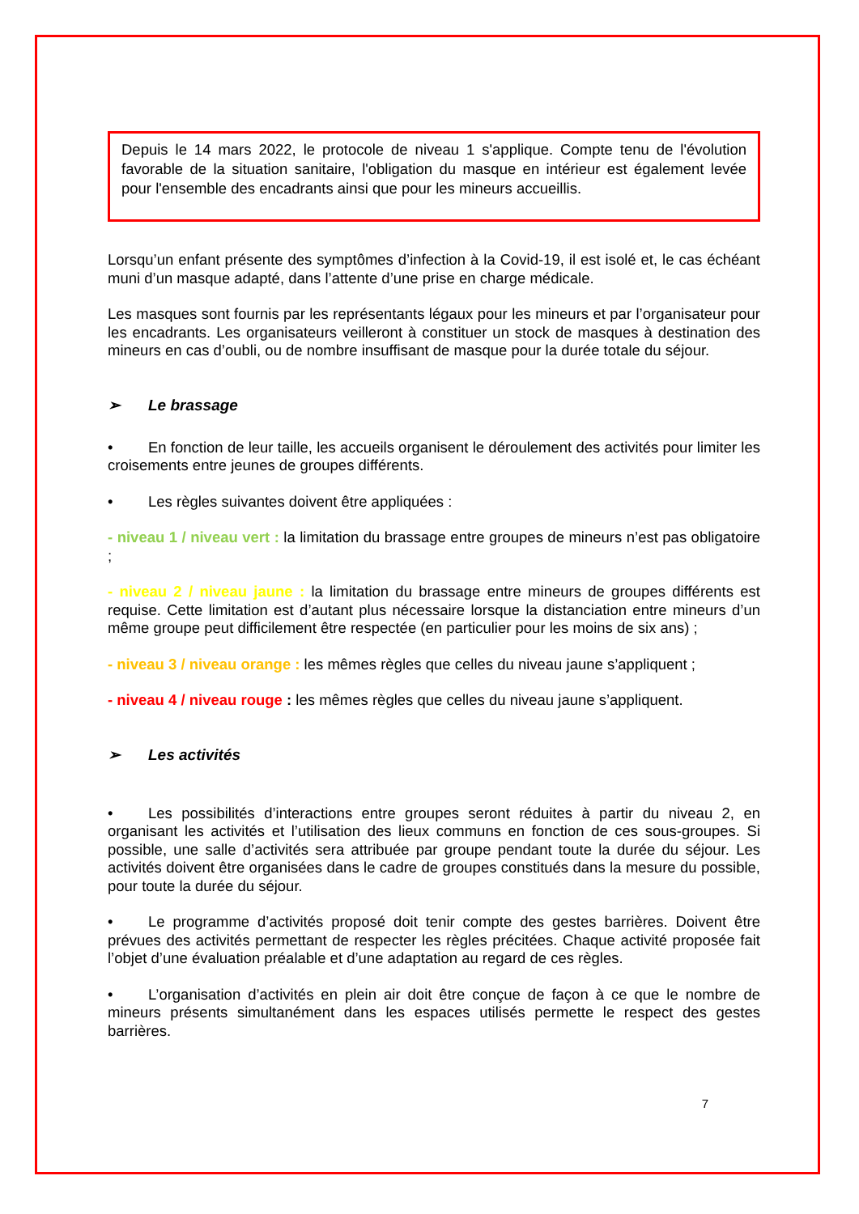Depuis le 14 mars 2022, le protocole de niveau 1 s'applique. Compte tenu de l'évolution favorable de la situation sanitaire, l'obligation du masque en intérieur est également levée pour l'ensemble des encadrants ainsi que pour les mineurs accueillis.
Lorsqu’un enfant présente des symptômes d’infection à la Covid-19, il est isolé et, le cas échéant muni d’un masque adapté, dans l’attente d’une prise en charge médicale.
Les masques sont fournis par les représentants légaux pour les mineurs et par l’organisateur pour les encadrants. Les organisateurs veilleront à constituer un stock de masques à destination des mineurs en cas d’oubli, ou de nombre insuffisant de masque pour la durée totale du séjour.
➢ Le brassage
• En fonction de leur taille, les accueils organisent le déroulement des activités pour limiter les croisements entre jeunes de groupes différents.
• Les règles suivantes doivent être appliquées :
- niveau 1 / niveau vert : la limitation du brassage entre groupes de mineurs n’est pas obligatoire ;
- niveau 2 / niveau jaune : la limitation du brassage entre mineurs de groupes différents est requise. Cette limitation est d’autant plus nécessaire lorsque la distanciation entre mineurs d’un même groupe peut difficilement être respectée (en particulier pour les moins de six ans) ;
- niveau 3 / niveau orange : les mêmes règles que celles du niveau jaune s’appliquent ;
- niveau 4 / niveau rouge : les mêmes règles que celles du niveau jaune s’appliquent.
➢ Les activités
• Les possibilités d’interactions entre groupes seront réduites à partir du niveau 2, en organisant les activités et l’utilisation des lieux communs en fonction de ces sous-groupes. Si possible, une salle d’activités sera attribuée par groupe pendant toute la durée du séjour. Les activités doivent être organisées dans le cadre de groupes constitués dans la mesure du possible, pour toute la durée du séjour.
• Le programme d’activités proposé doit tenir compte des gestes barrières. Doivent être prévues des activités permettant de respecter les règles précitées. Chaque activité proposée fait l’objet d’une évaluation préalable et d’une adaptation au regard de ces règles.
• L’organisation d’activités en plein air doit être conçue de façon à ce que le nombre de mineurs présents simultanément dans les espaces utilisés permette le respect des gestes barrières.
7